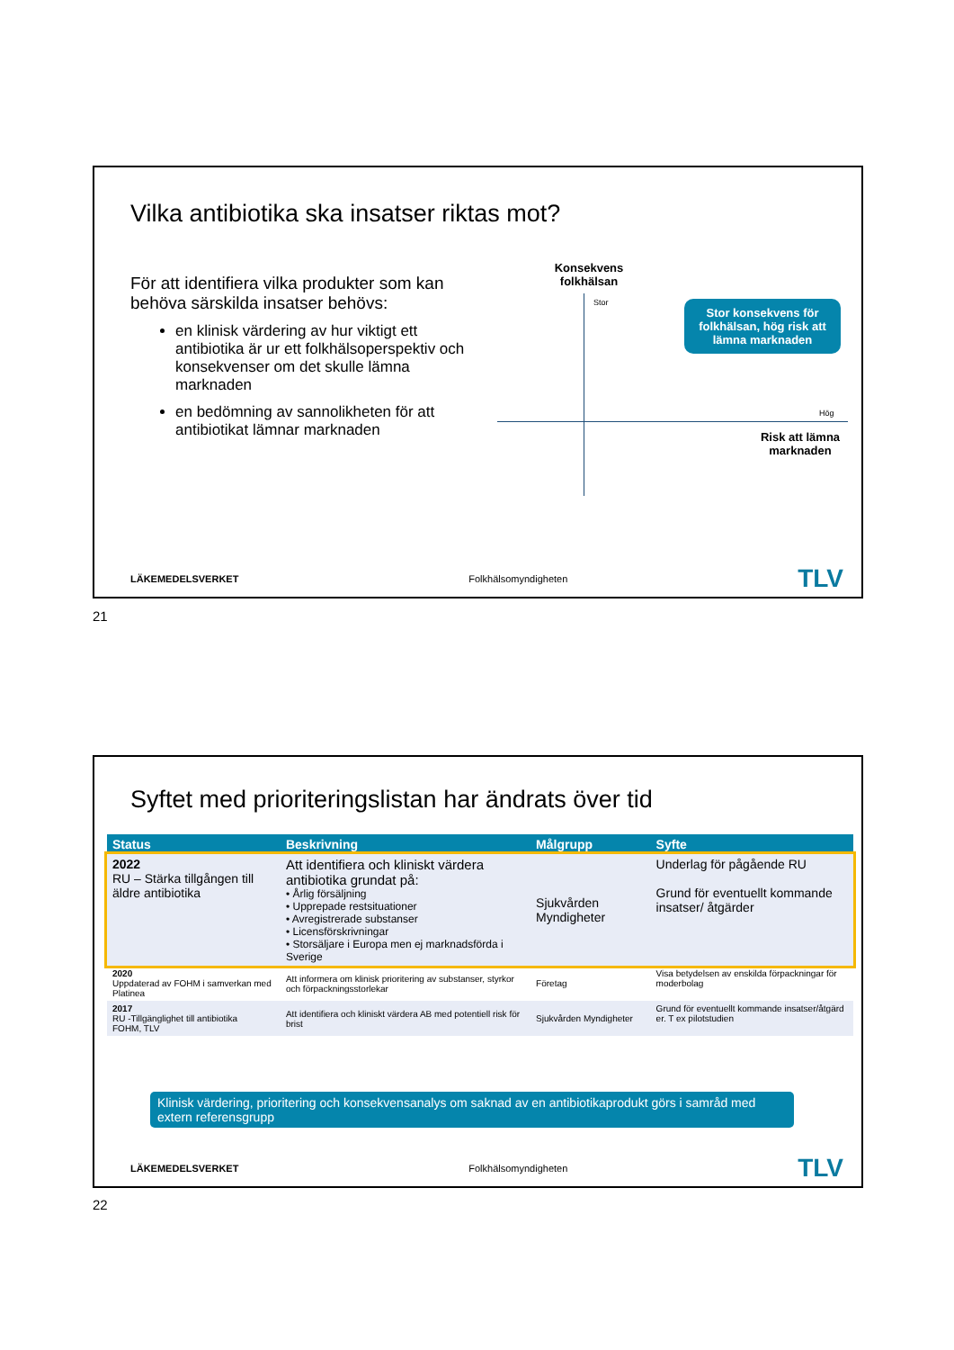Vilka antibiotika ska insatser riktas mot?
För att identifiera vilka produkter som kan behöva särskilda insatser behövs:
en klinisk värdering av hur viktigt ett antibiotika är ur ett folkhälsoperspektiv och konsekvenser om det skulle lämna marknaden
en bedömning av sannolikheten för att antibiotikat lämnar marknaden
Konsekvens folkhälsan
Stor
Hög
Risk att lämna marknaden
Stor konsekvens för folkhälsan, hög risk att lämna marknaden
LÄKEMEDELSVERKET Folkhälsomyndigheten TLV
21
Syftet med prioriteringslistan har ändrats över tid
| Status | Beskrivning | Målgrupp | Syfte |
| --- | --- | --- | --- |
| 2022 RU – Stärka tillgången till äldre antibiotika | Att identifiera och kliniskt värdera antibiotika grundat på: • Årlig försäljning • Upprepade restsituationer • Avregistrerade substanser • Licensförskrivningar • Storsäljare i Europa men ej marknadsförda i Sverige | Sjukvården Myndigheter | Underlag för pågående RU Grund för eventuellt kommande insatser/ åtgärder |
| 2020 Uppdaterad av FOHM i samverkan med Platinea | Att informera om klinisk prioritering av substanser, styrkor och förpackningsstorlekar | Företag | Visa betydelsen av enskilda förpackningar för moderbolag |
| 2017 RU -Tillgänglighet till antibiotika FOHM, TLV | Att identifiera och kliniskt värdera AB med potentiell risk för brist | Sjukvården Myndigheter | Grund för eventuellt kommande insatser/åtgärd er. T ex pilotstudien |
Klinisk värdering, prioritering och konsekvensanalys om saknad av en antibiotikaprodukt görs i samråd med extern referensgrupp
LÄKEMEDELSVERKET Folkhälsomyndigheten TLV
22